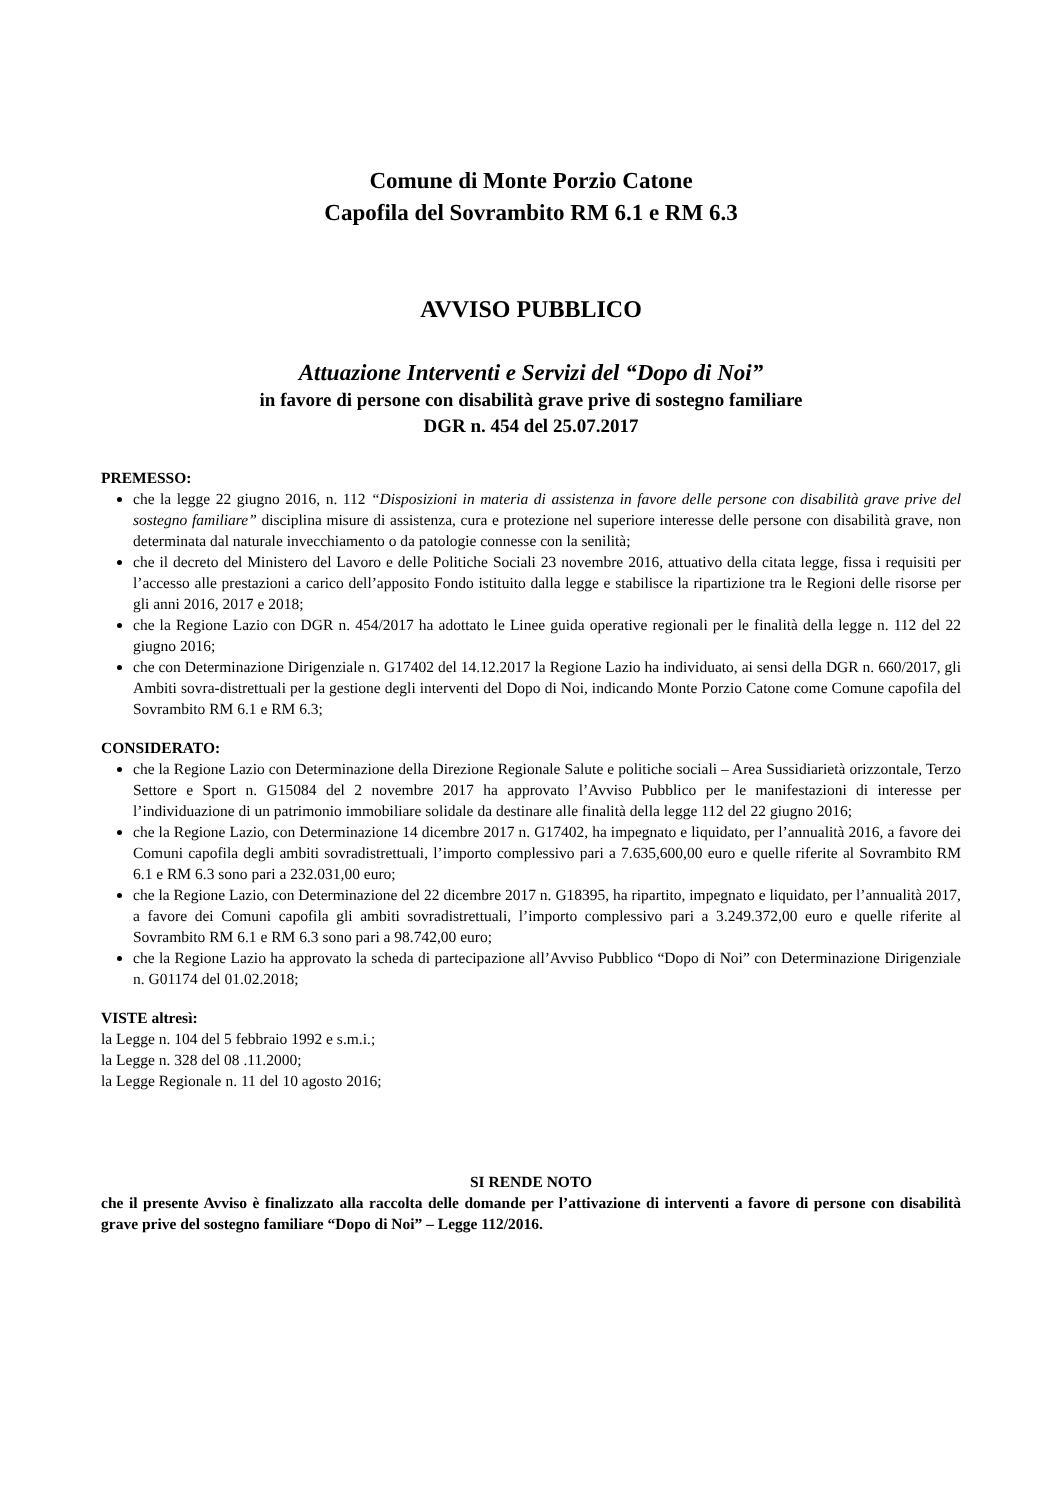Comune di Monte Porzio Catone
Capofila del Sovrambito RM 6.1 e RM 6.3
AVVISO PUBBLICO
Attuazione Interventi e Servizi del “Dopo di Noi”
in favore di persone con disabilità grave prive di sostegno familiare
DGR n. 454 del 25.07.2017
PREMESSO:
che la legge 22 giugno 2016, n. 112 “Disposizioni in materia di assistenza in favore delle persone con disabilità grave prive del sostegno familiare” disciplina misure di assistenza, cura e protezione nel superiore interesse delle persone con disabilità grave, non determinata dal naturale invecchiamento o da patologie connesse con la senilità;
che il decreto del Ministero del Lavoro e delle Politiche Sociali 23 novembre 2016, attuativo della citata legge, fissa i requisiti per l’accesso alle prestazioni a carico dell’apposito Fondo istituito dalla legge e stabilisce la ripartizione tra le Regioni delle risorse per gli anni 2016, 2017 e 2018;
che la Regione Lazio con DGR n. 454/2017 ha adottato le Linee guida operative regionali per le finalità della legge n. 112 del 22 giugno 2016;
che con Determinazione Dirigenziale n. G17402 del 14.12.2017 la Regione Lazio ha individuato, ai sensi della DGR n. 660/2017, gli Ambiti sovra-distrettuali per la gestione degli interventi del Dopo di Noi, indicando Monte Porzio Catone come Comune capofila del Sovrambito RM 6.1 e RM 6.3;
CONSIDERATO:
che la Regione Lazio con Determinazione della Direzione Regionale Salute e politiche sociali – Area Sussidiarietà orizzontale, Terzo Settore e Sport n. G15084 del 2 novembre 2017 ha approvato l’Avviso Pubblico per le manifestazioni di interesse per l’individuazione di un patrimonio immobiliare solidale da destinare alle finalità della legge 112 del 22 giugno 2016;
che la Regione Lazio, con Determinazione 14 dicembre 2017 n. G17402, ha impegnato e liquidato, per l’annualità 2016, a favore dei Comuni capofila degli ambiti sovradistrettuali, l’importo complessivo pari a 7.635,600,00 euro e quelle riferite al Sovrambito RM 6.1 e RM 6.3 sono pari a 232.031,00 euro;
che la Regione Lazio, con Determinazione del 22 dicembre 2017 n. G18395, ha ripartito, impegnato e liquidato, per l’annualità 2017, a favore dei Comuni capofila gli ambiti sovradistrettuali, l’importo complessivo pari a 3.249.372,00 euro e quelle riferite al Sovrambito RM 6.1 e RM 6.3 sono pari a 98.742,00 euro;
che la Regione Lazio ha approvato la scheda di partecipazione all’Avviso Pubblico “Dopo di Noi” con Determinazione Dirigenziale n. G01174 del 01.02.2018;
VISTE altresì:
la Legge n. 104 del 5 febbraio 1992 e s.m.i.;
la Legge n. 328 del 08 .11.2000;
la Legge Regionale n. 11 del 10 agosto 2016;
SI RENDE NOTO
che il presente Avviso è finalizzato alla raccolta delle domande per l’attivazione di interventi a favore di persone con disabilità grave prive del sostegno familiare “Dopo di Noi” – Legge 112/2016.